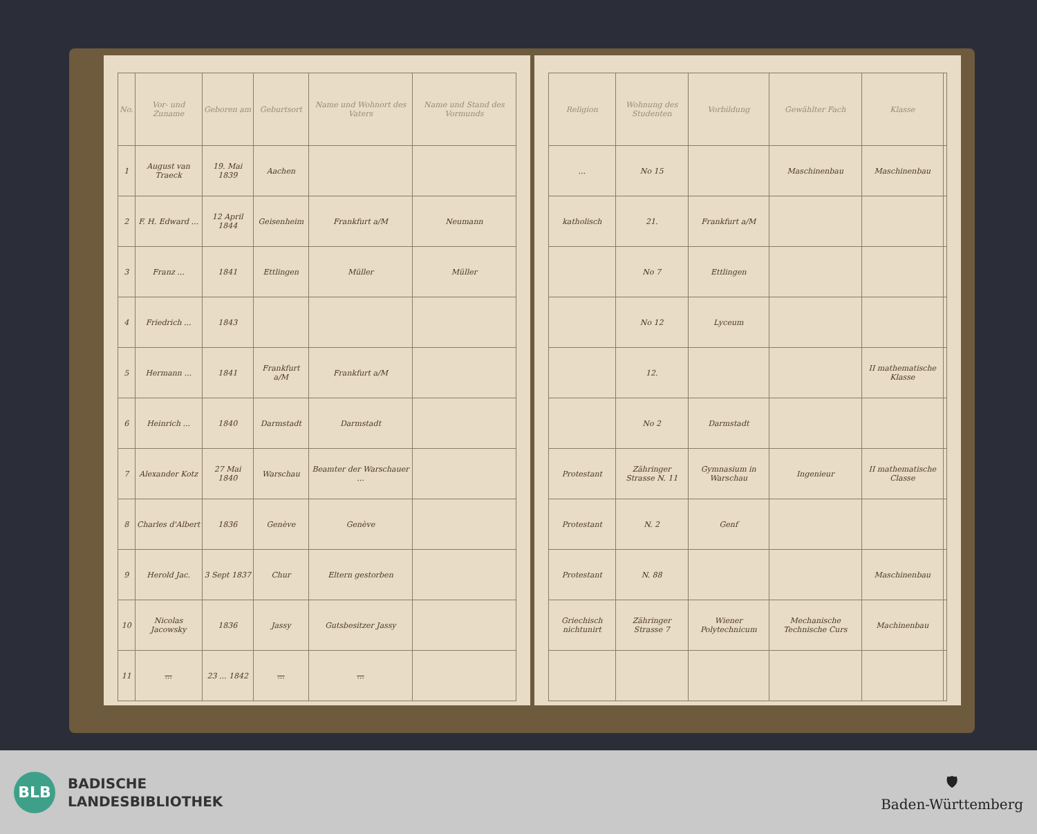| No. | Vor- und Zuname | Geboren am | Geburtsort | Name und Wohnort des Vaters | Name und Stand des Vormunds |
| --- | --- | --- | --- | --- | --- |
| 1 | August van Traeck | 19. Mai 1839 | Aachen | | |
| 2 | F. H. Edward ... | 12 April 1844 | Geisenheim | Frankfurt a/M | Neumann |
| 3 | Franz ... | 1841 | Ettlingen | Müller | Müller |
| 4 | Friedrich ... | 1843 | | | |
| 5 | Hermann ... | 1841 | Frankfurt a/M | Frankfurt a/M | |
| 6 | Heinrich ... | 1840 | Darmstadt | Darmstadt | |
| 7 | Alexander Kotz | 27 Mai 1840 | Warschau | Beamter der Warschauer ... | |
| 8 | Charles d'Albert | 1836 | Genève | Genève | |
| 9 | Herold Jac. | 3 Sept 1837 | Chur | Eltern gestorben | |
| 10 | Nicolas Jacowsky | 1836 | Jassy | Gutsbesitzer Jassy | |
| 11 | ... | 23 ... 1842 | ... | ... | |
| Religion | Wohnung des Studenten | Vorbildung | Gewählter Fach | Klasse | |
| --- | --- | --- | --- | --- | --- |
| ... | No 15 | | Maschinenbau | Maschinenbau | |
| katholisch | 21. | Frankfurt a/M | | | |
| | No 7 | Ettlingen | | | |
| | No 12 | Lyceum | | | |
| | 12. | | | II mathematische Klasse | |
| | No 2 | Darmstadt | | | |
| Protestant | Zähringer Strasse N. 11 | Gymnasium in Warschau | Ingenieur | II mathematische Classe | |
| Protestant | N. 2 | Genf | | | |
| Protestant | N. 88 | | | Maschinenbau | |
| Griechisch nichtunirt | Zähringer Strasse 7 | Wiener Polytechnicum | Mechanische Technische Curs | Machinenbau | |
BLB
BADISCHE
LANDESBIBLIOTHEK
🛡
Baden-Württemberg